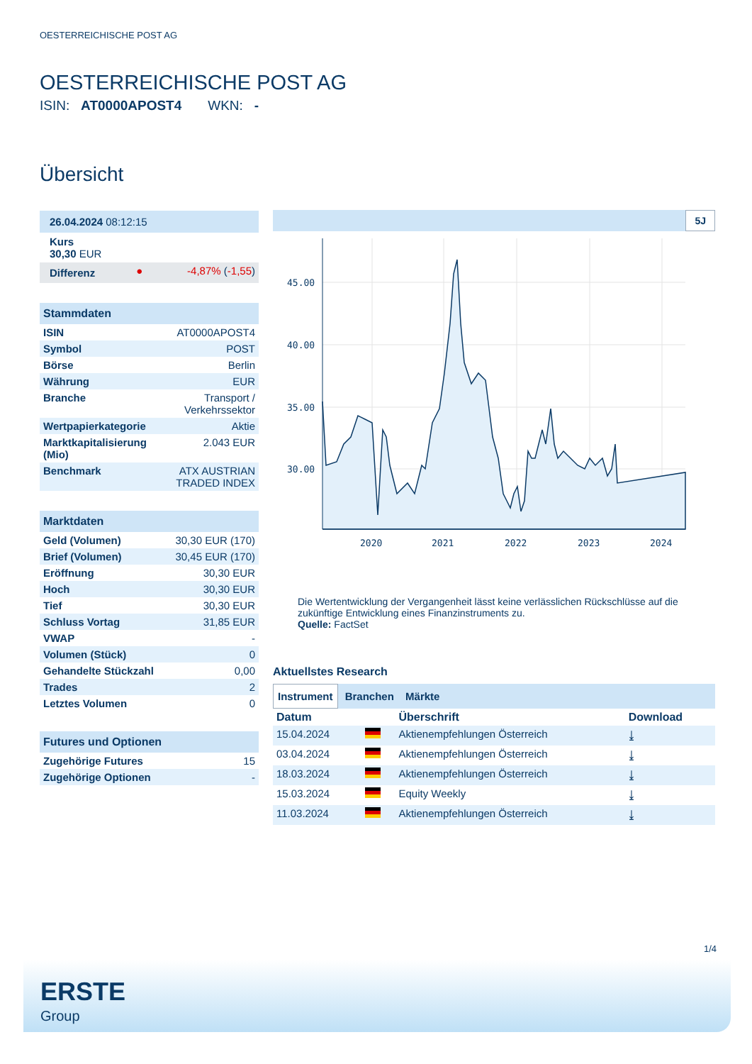OESTERREICHISCHE POST AG
OESTERREICHISCHE POST AG
ISIN: AT0000APOST4 WKN: -
Übersicht
| 26.04.2024 08:12:15 | | |
| Kurs 30,30 EUR | | |
| Differenz | ● | -4,87% ( -1,55 ) |
| Stammdaten | |
| ISIN | AT0000APOST4 |
| Symbol | POST |
| Börse | Berlin |
| Währung | EUR |
| Branche | Transport / Verkehrssektor |
| Wertpapierkategorie | Aktie |
| Marktkapitalisierung (Mio) | 2.043 EUR |
| Benchmark | ATX AUSTRIAN TRADED INDEX |
| Marktdaten | |
| Geld (Volumen) | 30,30 EUR (170) |
| Brief (Volumen) | 30,45 EUR (170) |
| Eröffnung | 30,30 EUR |
| Hoch | 30,30 EUR |
| Tief | 30,30 EUR |
| Schluss Vortag | 31,85 EUR |
| VWAP | - |
| Volumen (Stück) | 0 |
| Gehandelte Stückzahl | 0,00 |
| Trades | 2 |
| Letztes Volumen | 0 |
| Futures und Optionen | |
| Zugehörige Futures | 15 |
| Zugehörige Optionen | - |
5J
45.00
40.00
35.00
30.00
2020
2021
2022
2023
2024
Die Wertentwicklung der Vergangenheit lässt keine verlässlichen Rückschlüsse auf die zukünftige Entwicklung eines Finanzinstruments zu.
Quelle: FactSet
Aktuellstes Research
Instrument Branchen Märkte
| Datum | | Überschrift | Download |
| --- | --- | --- | --- |
| 15.04.2024 | | Aktienempfehlungen Österreich | ⤓ |
| 03.04.2024 | | Aktienempfehlungen Österreich | ⤓ |
| 18.03.2024 | | Aktienempfehlungen Österreich | ⤓ |
| 15.03.2024 | | Equity Weekly | ⤓ |
| 11.03.2024 | | Aktienempfehlungen Österreich | ⤓ |
1/4
ERSTE
Group